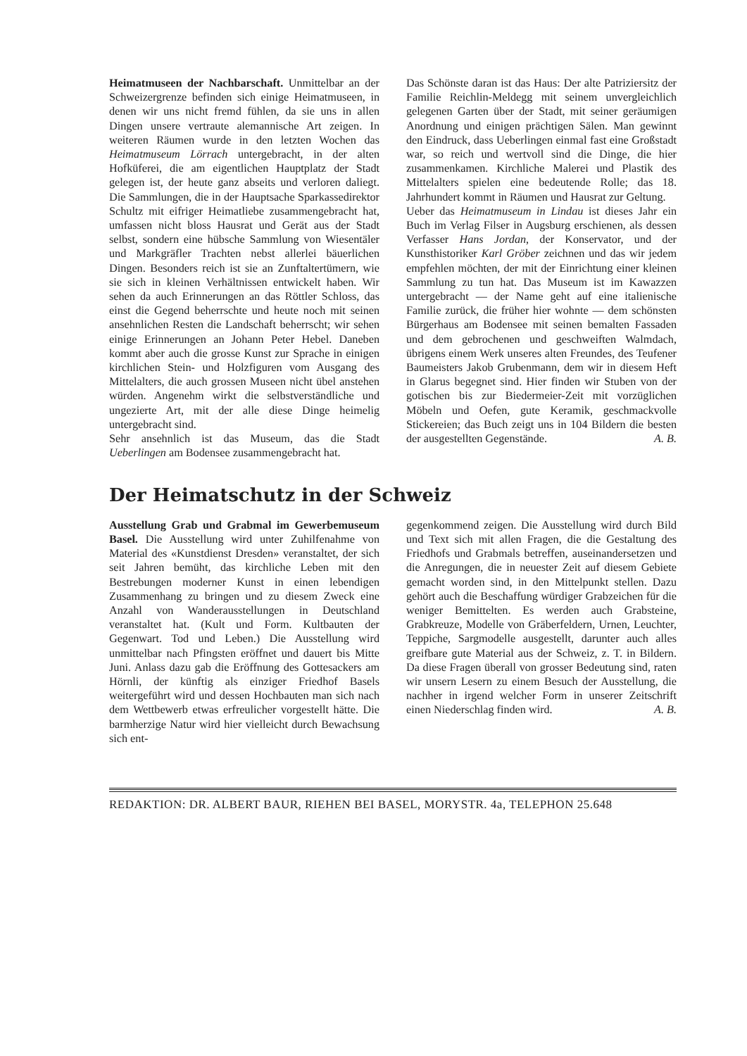Heimatmuseen der Nachbarschaft. Unmittelbar an der Schweizergrenze befinden sich einige Heimatmuseen, in denen wir uns nicht fremd fühlen, da sie uns in allen Dingen unsere vertraute alemannische Art zeigen. In weiteren Räumen wurde in den letzten Wochen das Heimatmuseum Lörrach untergebracht, in der alten Hofküferei, die am eigentlichen Hauptplatz der Stadt gelegen ist, der heute ganz abseits und verloren daliegt. Die Sammlungen, die in der Hauptsache Sparkassedirektor Schultz mit eifriger Heimatliebe zusammengebracht hat, umfassen nicht bloss Hausrat und Gerät aus der Stadt selbst, sondern eine hübsche Sammlung von Wiesentäler und Markgräfler Trachten nebst allerlei bäuerlichen Dingen. Besonders reich ist sie an Zunftaltertümern, wie sie sich in kleinen Verhältnissen entwickelt haben. Wir sehen da auch Erinnerungen an das Röttler Schloss, das einst die Gegend beherrschte und heute noch mit seinen ansehnlichen Resten die Landschaft beherrscht; wir sehen einige Erinnerungen an Johann Peter Hebel. Daneben kommt aber auch die grosse Kunst zur Sprache in einigen kirchlichen Stein- und Holzfiguren vom Ausgang des Mittelalters, die auch grossen Museen nicht übel anstehen würden. Angenehm wirkt die selbstverständliche und ungezierte Art, mit der alle diese Dinge heimelig untergebracht sind.
Sehr ansehnlich ist das Museum, das die Stadt Ueberlingen am Bodensee zusammengebracht hat.
Das Schönste daran ist das Haus: Der alte Patriziersitz der Familie Reichlin-Meldegg mit seinem unvergleichlich gelegenen Garten über der Stadt, mit seiner geräumigen Anordnung und einigen prächtigen Sälen. Man gewinnt den Eindruck, dass Ueberlingen einmal fast eine Großstadt war, so reich und wertvoll sind die Dinge, die hier zusammenkamen. Kirchliche Malerei und Plastik des Mittelalters spielen eine bedeutende Rolle; das 18. Jahrhundert kommt in Räumen und Hausrat zur Geltung.
Ueber das Heimatmuseum in Lindau ist dieses Jahr ein Buch im Verlag Filser in Augsburg erschienen, als dessen Verfasser Hans Jordan, der Konservator, und der Kunsthistoriker Karl Gröber zeichnen und das wir jedem empfehlen möchten, der mit der Einrichtung einer kleinen Sammlung zu tun hat. Das Museum ist im Kawazzen untergebracht — der Name geht auf eine italienische Familie zurück, die früher hier wohnte — dem schönsten Bürgerhaus am Bodensee mit seinen bemalten Fassaden und dem gebrochenen und geschweiften Walmdach, übrigens einem Werk unseres alten Freundes, des Teufener Baumeisters Jakob Grubenmann, dem wir in diesem Heft in Glarus begegnet sind. Hier finden wir Stuben von der gotischen bis zur Biedermeier-Zeit mit vorzüglichen Möbeln und Oefen, gute Keramik, geschmackvolle Stickereien; das Buch zeigt uns in 104 Bildern die besten der ausgestellten Gegenstände. A. B.
Der Heimatschutz in der Schweiz
Ausstellung Grab und Grabmal im Gewerbemuseum Basel. Die Ausstellung wird unter Zuhilfenahme von Material des «Kunstdienst Dresden» veranstaltet, der sich seit Jahren bemüht, das kirchliche Leben mit den Bestrebungen moderner Kunst in einen lebendigen Zusammenhang zu bringen und zu diesem Zweck eine Anzahl von Wanderausstellungen in Deutschland veranstaltet hat. (Kult und Form. Kultbauten der Gegenwart. Tod und Leben.) Die Ausstellung wird unmittelbar nach Pfingsten eröffnet und dauert bis Mitte Juni. Anlass dazu gab die Eröffnung des Gottesackers am Hörnli, der künftig als einziger Friedhof Basels weitergeführt wird und dessen Hochbauten man sich nach dem Wettbewerb etwas erfreulicher vorgestellt hätte. Die barmherzige Natur wird hier vielleicht durch Bewachsung sich ent-
gegenkommend zeigen. Die Ausstellung wird durch Bild und Text sich mit allen Fragen, die die Gestaltung des Friedhofs und Grabmals betreffen, auseinandersetzen und die Anregungen, die in neuester Zeit auf diesem Gebiete gemacht worden sind, in den Mittelpunkt stellen. Dazu gehört auch die Beschaffung würdiger Grabzeichen für die weniger Bemittelten. Es werden auch Grabsteine, Grabkreuze, Modelle von Gräberfeldern, Urnen, Leuchter, Teppiche, Sargmodelle ausgestellt, darunter auch alles greifbare gute Material aus der Schweiz, z. T. in Bildern. Da diese Fragen überall von grosser Bedeutung sind, raten wir unsern Lesern zu einem Besuch der Ausstellung, die nachher in irgend welcher Form in unserer Zeitschrift einen Niederschlag finden wird. A. B.
REDAKTION: DR. ALBERT BAUR, RIEHEN BEI BASEL, MORYSTR. 4a, TELEPHON 25.648